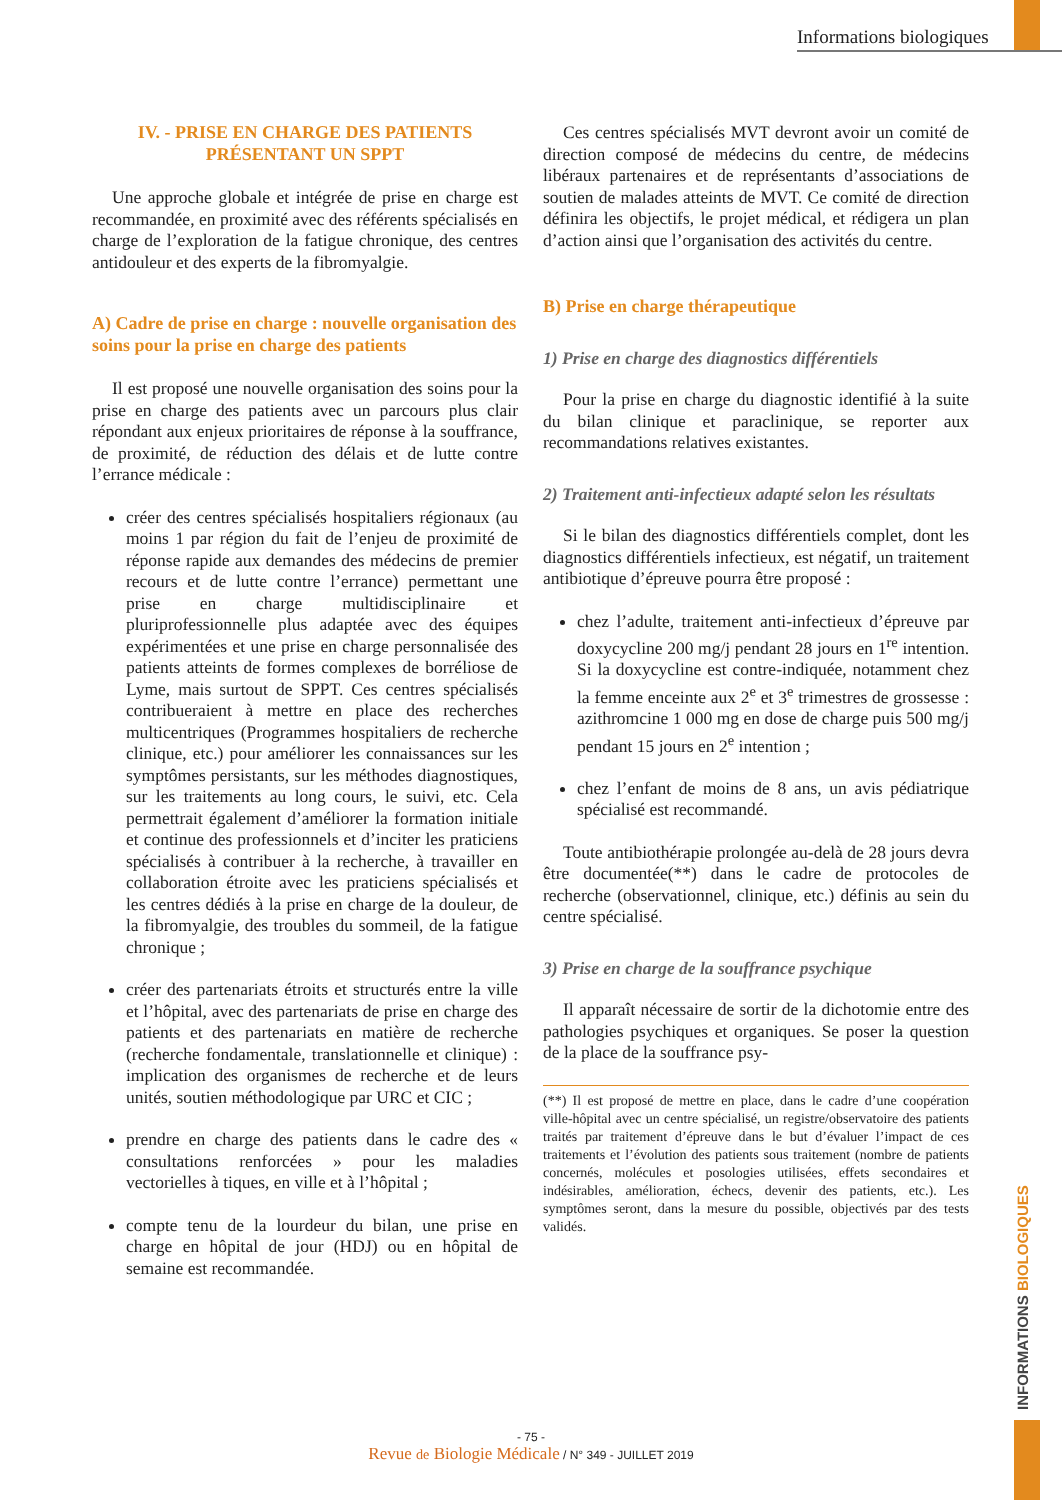Informations biologiques
IV. - PRISE EN CHARGE DES PATIENTS PRÉSENTANT UN SPPT
Une approche globale et intégrée de prise en charge est recommandée, en proximité avec des référents spécialisés en charge de l’exploration de la fatigue chronique, des centres antidouleur et des experts de la fibromyalgie.
A) Cadre de prise en charge : nouvelle organisation des soins pour la prise en charge des patients
Il est proposé une nouvelle organisation des soins pour la prise en charge des patients avec un parcours plus clair répondant aux enjeux prioritaires de réponse à la souffrance, de proximité, de réduction des délais et de lutte contre l’errance médicale :
créer des centres spécialisés hospitaliers régionaux (au moins 1 par région du fait de l’enjeu de proximité de réponse rapide aux demandes des médecins de premier recours et de lutte contre l’errance) permettant une prise en charge multidisciplinaire et pluriprofessionnelle plus adaptée avec des équipes expérimentées et une prise en charge personnalisée des patients atteints de formes complexes de borréliose de Lyme, mais surtout de SPPT. Ces centres spécialisés contribueraient à mettre en place des recherches multicentriques (Programmes hospitaliers de recherche clinique, etc.) pour améliorer les connaissances sur les symptômes persistants, sur les méthodes diagnostiques, sur les traitements au long cours, le suivi, etc. Cela permettrait également d’améliorer la formation initiale et continue des professionnels et d’inciter les praticiens spécialisés à contribuer à la recherche, à travailler en collaboration étroite avec les praticiens spécialisés et les centres dédiés à la prise en charge de la douleur, de la fibromyalgie, des troubles du sommeil, de la fatigue chronique ;
créer des partenariats étroits et structurés entre la ville et l’hôpital, avec des partenariats de prise en charge des patients et des partenariats en matière de recherche (recherche fondamentale, translationnelle et clinique) : implication des organismes de recherche et de leurs unités, soutien méthodologique par URC et CIC ;
prendre en charge des patients dans le cadre des « consultations renforcées » pour les maladies vectorielles à tiques, en ville et à l’hôpital ;
compte tenu de la lourdeur du bilan, une prise en charge en hôpital de jour (HDJ) ou en hôpital de semaine est recommandée.
Ces centres spécialisés MVT devront avoir un comité de direction composé de médecins du centre, de médecins libéraux partenaires et de représentants d’associations de soutien de malades atteints de MVT. Ce comité de direction définira les objectifs, le projet médical, et rédigera un plan d’action ainsi que l’organisation des activités du centre.
B) Prise en charge thérapeutique
1) Prise en charge des diagnostics différentiels
Pour la prise en charge du diagnostic identifié à la suite du bilan clinique et paraclinique, se reporter aux recommandations relatives existantes.
2) Traitement anti-infectieux adapté selon les résultats
Si le bilan des diagnostics différentiels complet, dont les diagnostics différentiels infectieux, est négatif, un traitement antibiotique d’épreuve pourra être proposé :
chez l’adulte, traitement anti-infectieux d’épreuve par doxycycline 200 mg/j pendant 28 jours en 1<sup>re</sup> intention. Si la doxycycline est contre-indiquée, notamment chez la femme enceinte aux 2<sup>e</sup> et 3<sup>e</sup> trimestres de grossesse : azithromcine 1 000 mg en dose de charge puis 500 mg/j pendant 15 jours en 2<sup>e</sup> intention ;
chez l’enfant de moins de 8 ans, un avis pédiatrique spécialisé est recommandé.
Toute antibiothérapie prolongée au-delà de 28 jours devra être documentée(**) dans le cadre de protocoles de recherche (observationnel, clinique, etc.) définis au sein du centre spécialisé.
3) Prise en charge de la souffrance psychique
Il apparaît nécessaire de sortir de la dichotomie entre des pathologies psychiques et organiques. Se poser la question de la place de la souffrance psy-
(**) Il est proposé de mettre en place, dans le cadre d’une coopération ville-hôpital avec un centre spécialisé, un registre/observatoire des patients traités par traitement d’épreuve dans le but d’évaluer l’impact de ces traitements et l’évolution des patients sous traitement (nombre de patients concernés, molécules et posologies utilisées, effets secondaires et indésirables, amélioration, échecs, devenir des patients, etc.). Les symptômes seront, dans la mesure du possible, objectivés par des tests validés.
INFORMATIONS BIOLOGIQUES
- 75 -
Revue de Biologie Médicale / N° 349 - JUILLET 2019